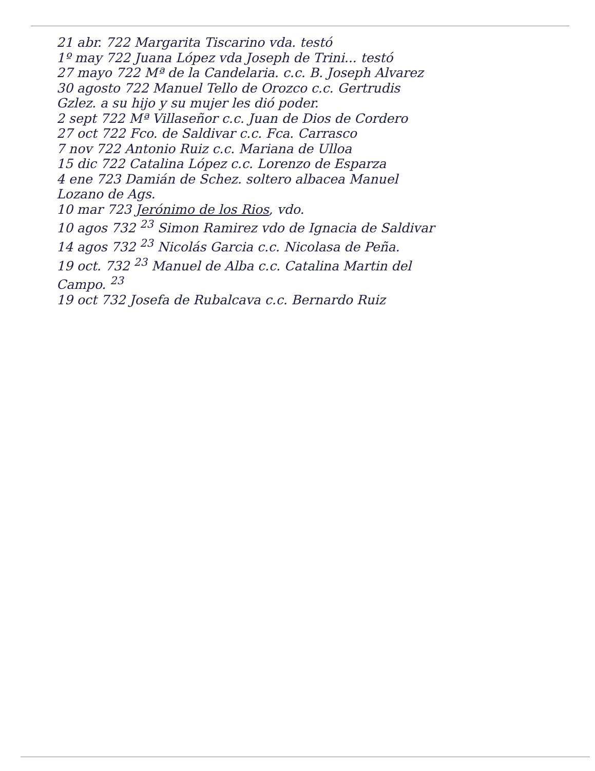21 abr. 722 Margarita Tiscarino vda. testó
1º may 722 Juana López vda Joseph de Trini... testó
27 mayo 722 Mª de la Candelaria. c.c. B. Joseph Alvarez
30 agosto 722 Manuel Tello de Orozco c.c. Gertrudis
Gzlez. a su hijo y su mujer les dió poder.
2 sept 722 Mª Villaseñor c.c. Juan de Dios de Cordero
27 oct 722 Fco. de Saldivar c.c. Fca. Carrasco
7 nov 722 Antonio Ruiz c.c. Mariana de Ulloa
15 dic 722 Catalina López c.c. Lorenzo de Esparza
4 ene 723 Damián de Schez. soltero albacea Manuel
Lozano de Ags.
10 mar 723 Jerónimo de los Rios, vdo.
10 agos 732 <sup>23</sup> Simon Ramirez vdo de Ignacia de Saldivar
14 agos 732 <sup>23</sup> Nicolás Garcia c.c. Nicolasa de Peña.
19 oct. 732 <sup>23</sup> Manuel de Alba c.c. Catalina Martin del
Campo. <sup>23</sup>
19 oct 732 Josefa de Rubalcava c.c. Bernardo Ruiz